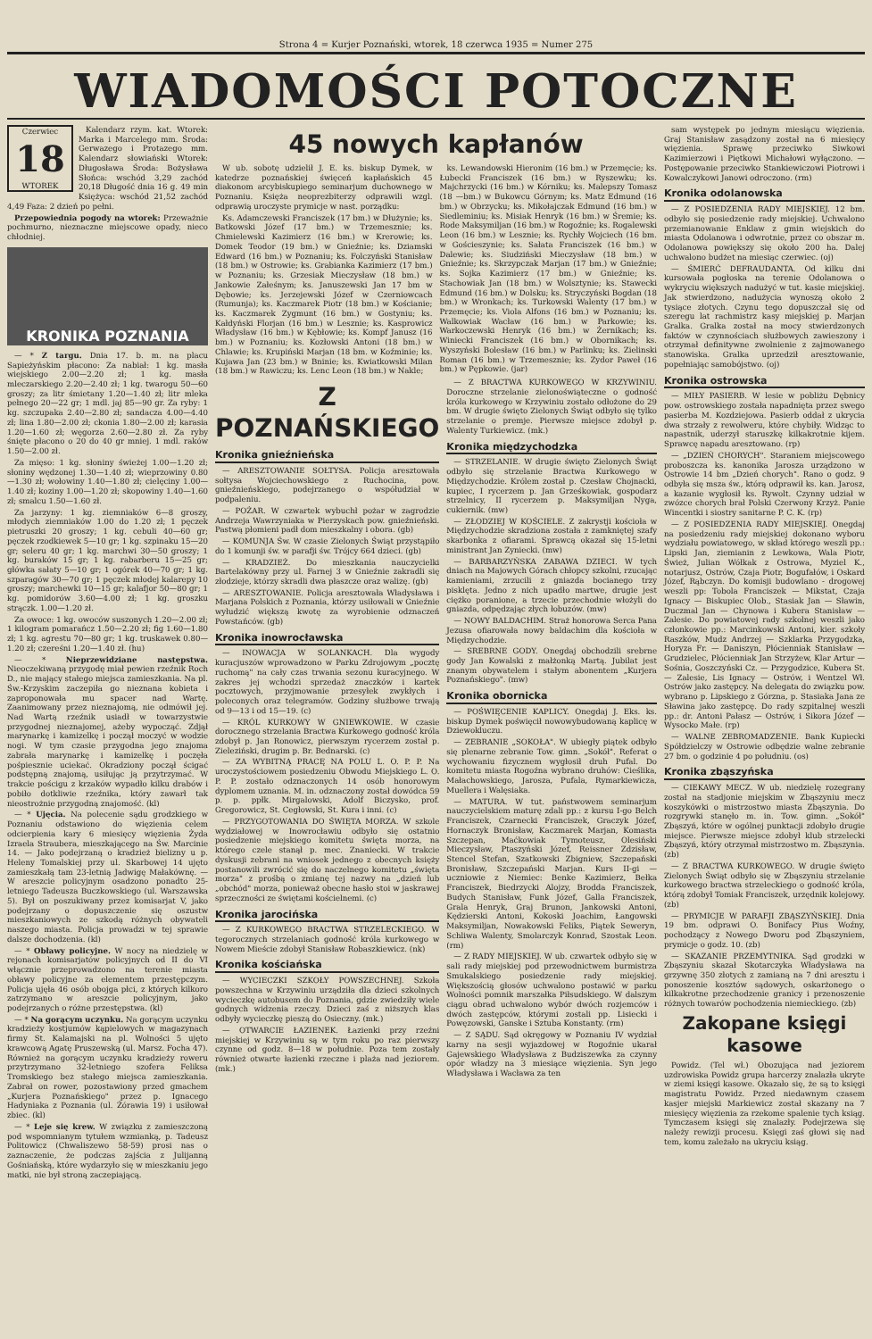Strona 4 = Kurjer Poznański, wtorek, 18 czerwca 1935 = Numer 275
WIADOMOŚCI POTOCZNE
Czerwiec
18
WTOREK
Kalendarz rzym. kat. Wtorek: Marka i Marcelego mm. Środa: Gerwazego i Protazego mm. Kalendarz słowiański Wtorek: Długosława Środa: Bożysława Słońca: wschód 3,29 zachód 20,18 Długość dnia 16 g. 49 min Księżyca: wschód 21,52 zachód 4,49 Faza: 2 dzień po pełni.
Przepowiednia pogody na wtorek: Przeważnie pochmurno, nieznaczne miejscowe opady, nieco chłodniej.
KRONIKA POZNANIA
— * Z targu. Dnia 17. b. m. na placu Sapieżyńskim płacono: Za nabiał: 1 kg. masła wiejskiego 2.00—2.20 zł; 1 kg. masła mleczarskiego 2.20—2.40 zł; 1 kg. twarogu 50—60 groszy; za litr śmietany 1.20—1.40 zł; litr mleka pełnego 20—22 gr; 1 mdl. jaj 85—90 gr. Za ryby: 1 kg. szczupaka 2.40—2.80 zł; sandacza 4.00—4.40 zł; lina 1.80—2.00 zł; ckonia 1.80—2.00 zł; karasia 1.20—1.60 zł; węgorza 2.60—2.80 zł. Za ryby śnięte płacono o 20 do 40 gr mniej. 1 mdl. raków 1.50—2.00 zł.
Za mięso: 1 kg. słoniny świeżej 1.00—1.20 zł; słoniny wędzonej 1.30—1.40 zł; wieprzowiny 0.80—1.30 zł; wołowiny 1.40—1.80 zł; cielęciny 1.00—1.40 zł; koziny 1.00—1.20 zł; skopowiny 1.40—1.60 zł; smalcu 1.50—1.60 zł.
Za jarzyny: 1 kg. ziemniaków 6—8 groszy, młodych ziemniaków 1.00 do 1.20 zł; 1 pęczek pietruszki 20 groszy; 1 kg. cebuli 40—60 gr; pęczek rzodkiewek 5—10 gr; 1 kg. szpinaku 15—20 gr; seleru 40 gr; 1 kg. marchwi 30—50 groszy; 1 kg. buraków 15 gr; 1 kg. rabarberu 15—25 gr; główka sałaty 5—10 gr; 1 ogórek 40—70 gr; 1 kg. szparagów 30—70 gr; 1 pęczek młodej kalarepy 10 groszy; marchewki 10—15 gr; kalafjor 50—80 gr; 1 kg. pomidorów 3.60—4.00 zł; 1 kg. groszku strączk. 1.00—1.20 zł.
Za owoce: 1 kg. owoców suszonych 1.20—2.00 zł; 1 kilogram pomarańcz 1.50—2.20 zł; fig 1.60—1.80 zł; 1 kg. agrestu 70—80 gr; 1 kg. truskawek 0.80—1.20 zł; czereśni 1.20—1.40 zł. (hu)
— * Nieprzewidziane następstwa. Nieoczekiwaną przygodę miał pewien rzeźnik Roch D., nie mający stałego miejsca zamieszkania. Na pl. Św.-Krzyskim zaczepiła go nieznana kobieta i zaproponowała mu spacer nad Wartę. Zaanimowany przez nieznajomą, nie odmówił jej. Nad Wartą rzeźnik usiadł w towarzystwie przygodnej nieznajomej, ażeby wypocząć. Zdjął marynarkę i kamizelkę i począł moczyć w wodzie nogi. W tym czasie przygodna jego znajoma zabrała marynarkę i kamizelkę i poczęła pośpiesznie uciekać. Okradziony począł ścigać podstępną znajomą, usiłując ją przytrzymać. W trakcie pościgu z krzaków wypadło kilku drabów i pobiło dotkliwie rzeźnika, który zawarł tak nieostrożnie przygodną znajomość. (kl)
— * Ujęcia. Na polecenie sądu grodzkiego w Poznaniu odstawiono do więzienia celem odcierpienia kary 6 miesięcy więzienia Żyda Izraela Straubera, mieszkającego na Św. Marcinie 14. — Jako podejrzaną o kradzież bielizny u p. Heleny Tomalskiej przy ul. Skarbowej 14 ujęto zamieszkałą tam 23-letnią Jadwigę Małakównę. — W areszcie policyjnym osadzono ponadto 25-letniego Tadeusza Buczkowskiego (ul. Warszawska 5). Był on poszukiwany przez komisarjat V, jako podejrzany o dopuszczenie się oszustw mieszkaniowych ze szkodą różnych obywateli naszego miasta. Policja prowadzi w tej sprawie dalsze dochodzenia. (kl)
— * Obławy policyjne. W nocy na niedzielę w rejonach komisarjatów policyjnych od II do VI włącznie przeprowadzono na terenie miasta obławy policyjne za elementem przestępczym. Policja ujęła 46 osób obojga płci, z których kilkoro zatrzymano w areszcie policyjnym, jako podejrzanych o różne przestępstwa. (kl)
— * Na gorącym uczynku. Na gorącym uczynku kradzieży kostjumów kąpielowych w magazynach firmy St. Kalamajski na pl. Wolności 5 ujęto krawcową Agatę Pruszewską (ul. Marsz. Focha 47). Również na gorącym uczynku kradzieży roweru przytrzymano 32-letniego szofera Feliksa Tromskiego bez stałego miejsca zamieszkania. Zabrał on rower, pozostawiony przed gmachem „Kurjera Poznańskiego" przez p. Ignacego Hadyniaka z Poznania (ul. Żórawia 19) i usiłował zbiec. (kl)
— * Leje się krew. W związku z zamieszczoną pod wspomnianym tytułem wzmianką, p. Tadeusz Politowicz (Chwaliszewo 58-59) prosi nas o zaznaczenie, że podczas zajścia z Julijanną Gośniańską, które wydarzyło się w mieszkaniu jego matki, nie był stroną zaczepiającą.
45 nowych kapłanów
W ub. sobotę udzielił J. E. ks. biskup Dymek, w katedrze poznańskiej święceń kapłańskich 45 diakonom arcybiskupiego seminarjum duchownego w Poznaniu. Księża neoprezbiterzy odprawili wzgl. odprawią uroczyste prymicje w nast. porządku:
Ks. Adamczewski Franciszek (17 bm.) w Dłużynie; ks. Batkowski Józef (17 bm.) w Trzemesznie; ks. Chmielewski Kazimierz (16 bm.) w Krerowie; ks. Domek Teodor (19 bm.) w Gnieźnie; ks. Dziamski Edward (16 bm.) w Poznaniu; ks. Folczyński Stanisław (18 bm.) w Ostrowie; ks. Grabianka Kazimierz (17 bm.) w Poznaniu; ks. Grzesiak Mieczysław (18 bm.) w Jankowie Załeśnym; ks. Januszewski Jan 17 bm w Dębowie; ks. Jerzejewski Józef w Czerniowcach (Rumunja); ks. Kaczmarek Piotr (18 bm.) w Kościanie; ks. Kaczmarek Zygmunt (16 bm.) w Gostyniu; ks. Kałdyński Florjan (16 bm.) w Lesznie; ks. Kasprowicz Władysław (16 bm.) w Kębłowie; ks. Kompf Janusz (16 bm.) w Poznaniu; ks. Kozłowski Antoni (18 bm.) w Chlawie; ks. Krupiński Marjan (18 bm. w Koźminie; ks. Kujawa Jan (23 bm.) w Bninie; ks. Kwiatkowski Milan (18 bm.) w Rawiczu; ks. Lenc Leon (18 bm.) w Nakle;
ks. Lewandowski Hieronim (16 bm.) w Przemęcie; ks. Łubecki Franciszek (16 bm.) w Ryszewku; ks. Majchrzycki (16 bm.) w Kórniku; ks. Malepszy Tomasz (18 —bm.) w Bukowcu Górnym; ks. Matz Edmund (16 bm.) w Obrzycku; ks. Mikołajczak Edmund (16 bm.) w Siedleminiu; ks. Misiak Henryk (16 bm.) w Śremie; ks. Rode Maksymiljan (16 bm.) w Rogoźnie; ks. Rogalewski Leon (16 bm.) w Lesznie; ks. Rychły Wojciech (16 bm. w Gościeszynie; ks. Sałata Franciszek (16 bm.) w Dalewie; ks. Siudziński Mieczysław (18 bm.) w Gnieźnie; ks. Skrzypczak Marjan (17 bm.) w Gnieźnie; ks. Sojka Kazimierz (17 bm.) w Gnieźnie; ks. Stachowiak Jan (18 bm.) w Wolsztynie; ks. Stawecki Edmund (16 bm.) w Dolsku; ks. Stryczyński Bogdan (18 bm.) w Wronkach; ks. Turkowski Walenty (17 bm.) w Przemęcie; ks. Viola Alfons (16 bm.) w Poznaniu; ks. Walkowiak Wacław (16 bm.) w Parkowie; ks. Warkoczewski Henryk (16 bm.) w Żernikach; ks. Winiecki Franciszek (16 bm.) w Obornikach; ks. Wyszyński Bolesław (16 bm.) w Parlinku; ks. Zielinski Roman (16 bm.) w Trzemesznie; ks. Zydor Paweł (16 bm.) w Pępkowie. (jar)
Z POZNAŃSKIEGO
Kronika gnieźnieńska
— ARESZTOWANIE SOŁTYSA. Policja aresztowała sołtysa Wojciechowskiego z Ruchocina, pow. gnieźnieńskiego, podejrzanego o współudział w podpaleniu.
— POŻAR. W czwartek wybuchł pożar w zagrodzie Andrzeja Wawrzyniaka w Pierzyskach pow. gnieźnieński. Pastwą płomieni padł dom mieszkalny i obora. (gb)
— KOMUNJA Św. W czasie Zielonych Świąt przystąpiło do 1 komunji św. w parafji św. Trójcy 664 dzieci. (gb)
— KRADZIEŻ. Do mieszkania nauczycielki Bartelakówny przy ul. Farnej 3 w Gnieźnie zakradli się złodzieje, którzy skradli dwa płaszcze oraz walizę. (gb)
— ARESZTOWANIE. Policja aresztowała Władysława i Marjana Polskich z Poznania, którzy usiłowali w Gnieźnie wyłudzić większą kwotę za wyrobienie odznaczeń Powstańców. (gb)
Kronika inowrocławska
— INOWACJA W SOLANKACH. Dla wygody kuracjuszów wprowadzono w Parku Zdrojowym „pocztę ruchomą" na cały czas trwania sezonu kuracyjnego. W zakres jej wchodzi sprzedaż znaczków i kartek pocztowych, przyjmowanie przesyłek zwykłych i poleconych oraz telegramów. Godziny służbowe trwają od 9—13 i od 15—19. (c)
— KRÓL KURKOWY W GNIEWKOWIE. W czasie dorocznego strzelania Bractwa Kurkowego godność króla zdobył p. Jan Ronowicz, pierwszym rycerzem został p. Zieleziński, drugim p. Br. Bednarski. (c)
— ZA WYBITNĄ PRACĘ NA POLU L. O. P. P. Na uroczystościowem posiedzeniu Obwodu Miejskiego L. O. P. P. zostało odznaczonych 14 osób honorowym dyplomem uznania. M. in. odznaczony został dowódca 59 p. p. ppłk. Mirgalowski, Adolf Biczysko, prof. Gregorowicz, St. Cegłowski, St. Kura i inni. (c)
— PRZYGOTOWANIA DO ŚWIĘTA MORZA. W szkole wydziałowej w Inowrocławiu odbyło się ostatnio posiedzenie miejskiego komitetu święta morza, na którego czele stanął p. mec. Znaniecki. W trakcie dyskusji zebrani na wniosek jednego z obecnych księży postanowili zwrócić się do naczelnego komitetu „święta morza" z prośbą o zmianę tej nazwy na „dzień lub „obchód" morza, ponieważ obecne hasło stoi w jaskrawej sprzeczności ze świętami kościelnemi. (c)
Kronika jarocińska
— Z KURKOWEGO BRACTWA STRZELECKIEGO. W tegorocznych strzelaniach godność króla kurkowego w Nowem Mieście zdobył Stanisław Robaszkiewicz. (nk)
Kronika kościańska
— WYCIECZKI SZKOŁY POWSZECHNEJ. Szkoła powszechna w Krzywiniu urządziła dla dzieci szkolnych wycieczkę autobusem do Poznania, gdzie zwiedziły wiele godnych widzenia rzeczy. Dzieci zaś z niższych klas odbyły wycieczkę pieszą do Osieczny. (mk.)
— OTWARCIE ŁAZIENEK. Łazienki przy rzeźni miejskiej w Krzywiniu są w tym roku po raz pierwszy czynne od godz. 8—18 w południe. Poza tem zostały również otwarte łazienki rzeczne i plaża nad jeziorem. (mk.)
— Z BRACTWA KURKOWEGO W KRZYWINIU. Doroczne strzelanie zielonoświąteczne o godność króla kurkowego w Krzywiniu zostało odłożone do 29 bm. W drugie święto Zielonych Świąt odbyło się tylko strzelanie o premje. Pierwsze miejsce zdobył p. Walenty Turkiewicz. (mk.)
Kronika międzychodzka
— STRZELANIE. W drugie święto Zielonych Świąt odbyło się strzelanie Bractwa Kurkowego w Międzychodzie. Królem został p. Czesław Chojnacki, kupiec, I rycerzem p. Jan Grześkowiak, gospodarz strzelnicy, II rycerzem p. Maksymiljan Nyga, cukiernik. (mw)
— ZŁODZIEJ W KOŚCIELE. Z zakrystji kościoła w Międzychodzie skradziona została z zamkniętej szafy skarbonka z ofiarami. Sprawcą okazał się 15-letni ministrant Jan Zyniecki. (mw)
— BARBARZYŃSKA ZABAWA DZIECI. W tych dniach na Majowych Górach chłopcy szkolni, rzucając kamieniami, zrzucili z gniazda bocianego trzy pisklęta. Jedno z nich upadło martwe, drugie jest ciężko poranione, a trzecie przechodnie włożyli do gniazda, odpędzając złych łobuzów. (mw)
— NOWY BALDACHIM. Straż honorowa Serca Pana Jezusa ofiarowała nowy baldachim dla kościoła w Międzychodzie.
— SREBRNE GODY. Onegdaj obchodzili srebrne gody Jan Kowalski z małżonką Martą. Jubilat jest znanym obywatelem i stałym abonentem „Kurjera Poznańskiego". (mw)
Kronika obornicka
— POŚWIĘCENIE KAPLICY. Onegdaj J. Eks. ks. biskup Dymek poświęcił nowowybudowaną kaplicę w Dziewokluczu.
— ZEBRANIE „SOKOŁA". W ubiegły piątek odbyło się plenarne zebranie Tow. gimn. „Sokół". Referat o wychowaniu fizycznem wygłosił druh Pufal. Do komitetu miasta Rogoźna wybrano druhów: Cieślika, Małachowskiego, Jarosza, Pufala, Rymarkiewicza, Muellera i Walęsiaka.
— MATURA. W tut. państwowem seminarjum nauczycielskiem maturę zdali pp.: z kursu I-go Belch Franciszek, Czarnecki Franciszek, Graczyk Józef, Hornaczyk Bronisław, Kaczmarek Marjan, Komasta Szczepan, Maćkowiak Tymoteusz, Olesiński Mieczysław, Ptaszyński Józef, Reissner Zdzisław, Stencel Stefan, Szatkowski Zbigniew, Szczepański Bronisław, Szczepański Marjan. Kurs II-gi — uczniowie z Niemiec: Benke Kazimierz, Bełka Franciszek, Biedrzycki Alojzy, Brodda Franciszek, Budych Stanisław, Funk Józef, Galla Franciszek, Grala Henryk, Graj Brunon, Jankowski Antoni, Kędzierski Antoni, Kokoski Joachim, Łangowski Maksymiljan, Nowakowski Feliks, Piątek Seweryn, Schliwa Walenty, Smolarczyk Konrad, Szostak Leon. (rm)
— Z RADY MIEJSKIEJ. W ub. czwartek odbyło się w sali rady miejskiej pod przewodnictwem burmistrza Smukalskiego posiedzenie rady miejskiej. Większością głosów uchwalono postawić w parku Wolności pomnik marszałka Piłsudskiego. W dalszym ciągu obrad uchwalono wybór dwóch rozjemców i dwóch zastępców, którymi zostali pp. Lisiecki i Powęzowski, Ganske i Sztuba Konstanty. (rm)
— Z SĄDU. Sąd okręgowy w Poznaniu IV wydział karny na sesji wyjazdowej w Rogoźnie ukarał Gajewskiego Władysława z Budziszewka za czynny opór władzy na 3 miesiące więzienia. Syn jego Władysława i Wacława za ten
sam występek po jednym miesiącu więzienia. Graj Stanisław zasądzony został na 6 miesięcy więzienia. Sprawę przeciwko Siwkowi Kazimierzowi i Piętkowi Michałowi wyłączono. — Postępowanie przeciwko Stankiewiczowi Piotrowi i Kowalczykowi Janowi odroczono. (rm)
Kronika odolanowska
— Z POSIEDZENIA RADY MIEJSKIEJ. 12 bm. odbyło się posiedzenie rady miejskiej. Uchwalono przemianowanie Enklaw z gmin wiejskich do miasta Odolanowa i odwrotnie, przez co obszar m. Odolanowa powiększy się około 200 ha. Dalej uchwalono budżet na miesiąc czerwiec. (oj)
— ŚMIERĆ DEFRAUDANTA. Od kilku dni kursowała pogłoska na terenie Odolanowa o wykryciu większych nadużyć w tut. kasie miejskiej. Jak stwierdzono, nadużycia wynoszą około 2 tysiące złotych. Czynu tego dopuszczał się od szeregu lat rachmistrz kasy miejskiej p. Marjan Gralka. Gralka został na mocy stwierdzonych faktów w czynnościach służbowych zawieszony i otrzymał definitywne zwolnienie z zajmowanego stanowiska. Gralka uprzedził aresztowanie, popełniając samobójstwo. (oj)
Kronika ostrowska
— MIŁY PASIERB. W lesie w pobliżu Dębnicy pow. ostrowskiego została napadnięta przez swego pasierba M. Kozdziejowa. Pasierb oddał z ukrycia dwa strzały z rewolweru, które chybiły. Widząc to napastnik, uderzył staruszkę kilkakrotnie kijem. Sprawcę napadu aresztowano. (rp)
— „DZIEŃ CHORYCH". Staraniem miejscowego proboszcza ks. kanonika Jarosza urządzono w Ostrowie 14 bm „Dzień chorych". Rano o godz. 9 odbyła się msza św., którą odprawił ks. kan. Jarosz, a kazanie wygłosił ks. Rywolt. Czynny udział w zwózce chorych brał Polski Czerwony Krzyż. Panie Wincentki i siostry sanitarne P. C. K. (rp)
— Z POSIEDZENIA RADY MIEJSKIEJ. Onegdaj na posiedzeniu rady miejskiej dokonano wyboru wydziału powiatowego, w skład którego weszli pp.: Lipski Jan, ziemianin z Lewkowa, Wala Piotr, Śwież, Julian Wółkak z Ostrowa, Myziel K., notarjusz, Ostrów, Czaja Piotr, Bogufałów, i Oskard Józef, Rąbczyn. Do komisji budowlano - drogowej weszli pp: Tobola Franciszek — Mikstat, Czaja Ignacy — Biskupiec Olob., Stasiak Jan — Sławin, Duczmal Jan — Chynowa i Kubera Stanisław — Zalesie. Do powiatowej rady szkolnej weszli jako członkowie pp.: Marcinkowski Antoni, kier. szkoły Raszków, Mudz Andrzej — Szklarka Przygodzka, Horyza Fr. — Daniszyn, Płócienniak Stanisław — Grudzielec, Płócienniak Jan Strzyżew, Klar Artur — Sośnia, Goszczyński Cz. — Przygodzice, Kubera St. — Zalesie, Lis Ignacy — Ostrów, i Wentzel Wł. Ostrów jako zastępcy. Na delegata do związku pow. wybrano p. Lipskiego z Górzna, p. Stasiaka Jana ze Sławina jako zastępcę. Do rady szpitalnej weszli pp.: dr. Antoni Pałasz — Ostrów, i Sikora Józef — Wysocko Małe. (rp)
— WALNE ZEBROMADZENIE. Bank Kupiecki Spółdzielczy w Ostrowie odbędzie walne zebranie 27 bm. o godzinie 4 po południu. (os)
Kronika zbąszyńska
— CIEKAWY MECZ. W ub. niedzielę rozegrany został na stadjonie miejskim w Zbąszyniu mecz koszykówki o mistrzostwo miasta Zbąszynia. Do rozgrywki stanęło m. in. Tow. gimn. „Sokół" Zbąszyń, które w ogólnej punktacji zdobyło drugie miejsce. Pierwsze miejsce zdobył klub strzelecki Zbąszyń, który otrzymał mistrzostwo m. Zbąszynia. (zb)
— Z BRACTWA KURKOWEGO. W drugie święto Zielonych Świąt odbyło się w Zbąszyniu strzelanie kurkowego bractwa strzeleckiego o godność króla, którą zdobył Tomiak Franciszek, urzędnik kolejowy. (zb)
— PRYMICJE W PARAFJI ZBĄSZYŃSKIEJ. Dnia 19 bm. odprawi O. Bonifacy Pius Woźny, pochodzący z Nowego Dworu pod Zbąszyniem, prymicje o godz. 10. (zb)
— SKAZANIE PRZEMYTNIKA. Sąd grodzki w Zbąszyniu skazał Skotarczyka Władysława na grzywnę 350 złotych z zamianą na 7 dni aresztu i ponoszenie kosztów sądowych, oskarżonego o kilkakrotne przechodzenie granicy i przenoszenie różnych towarów pochodzenia niemieckiego. (zb)
Zakopane księgi kasowe
Powidz. (Tel wł.) Obozująca nad jeziorem uzdrowiska Powidz grupa harcerzy znalazła ukryte w ziemi księgi kasowe. Okazało się, że są to księgi magistratu Powidz. Przed niedawnym czasem kasjer miejski Markiewicz został skazany na 7 miesięcy więzienia za rzekome spalenie tych ksiąg. Tymczasem księgi się znalazły. Podejrzewa się należy rewizji procesu. Księgi zaś głowi się nad tem, komu zależało na ukryciu ksiąg.